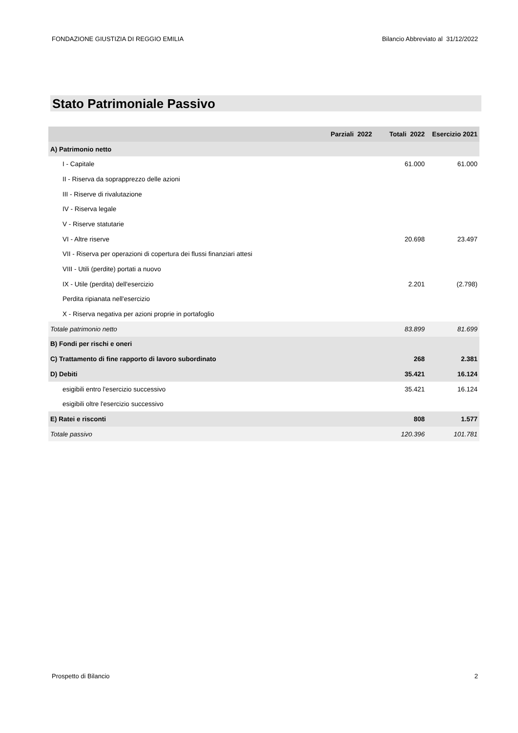FONDAZIONE GIUSTIZIA DI REGGIO EMILIA Bilancio Abbreviato al 31/12/2022
Stato Patrimoniale Passivo
| | Parziali 2022 | Totali 2022 | Esercizio 2021 |
| --- | --- | --- | --- |
| A) Patrimonio netto | | | |
| I - Capitale | | 61.000 | 61.000 |
| II - Riserva da soprapprezzo delle azioni | | | |
| III - Riserve di rivalutazione | | | |
| IV - Riserva legale | | | |
| V - Riserve statutarie | | | |
| VI - Altre riserve | | 20.698 | 23.497 |
| VII - Riserva per operazioni di copertura dei flussi finanziari attesi | | | |
| VIII - Utili (perdite) portati a nuovo | | | |
| IX - Utile (perdita) dell'esercizio | | 2.201 | (2.798) |
| Perdita ripianata nell'esercizio | | | |
| X - Riserva negativa per azioni proprie in portafoglio | | | |
| Totale patrimonio netto | | 83.899 | 81.699 |
| B) Fondi per rischi e oneri | | | |
| C) Trattamento di fine rapporto di lavoro subordinato | | 268 | 2.381 |
| D) Debiti | | 35.421 | 16.124 |
| esigibili entro l'esercizio successivo | | 35.421 | 16.124 |
| esigibili oltre l'esercizio successivo | | | |
| E) Ratei e risconti | | 808 | 1.577 |
| Totale passivo | | 120.396 | 101.781 |
Prospetto di Bilancio 2